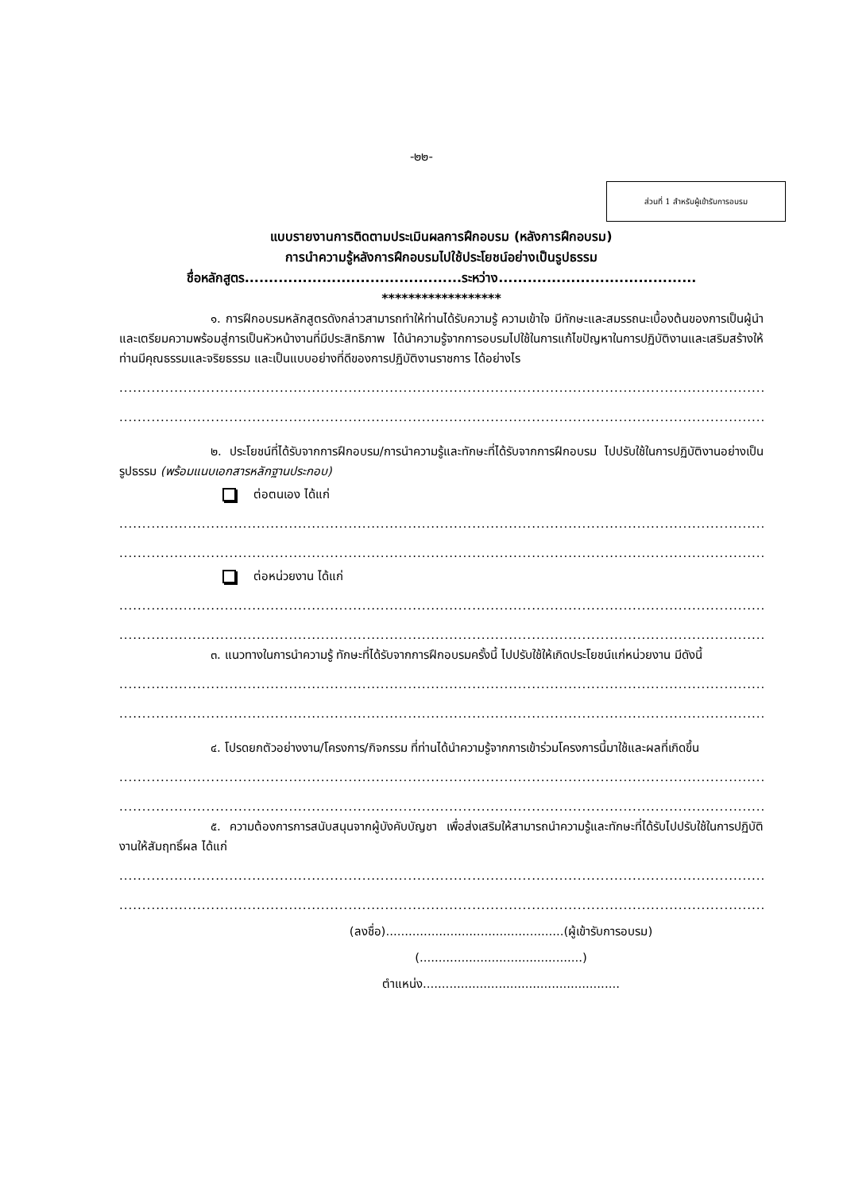-๒๒-
ส่วนที่ 1 สำหรับผู้เข้ารับการอบรม
แบบรายงานการติดตามประเมินผลการฝึกอบรม (หลังการฝึกอบรม)
การนำความรู้หลังการฝึกอบรมไปใช้ประโยชน์อย่างเป็นรูปธรรม
ชื่อหลักสูตร.............................................ระหว่าง.........................................
******************
๑. การฝึกอบรมหลักสูตรดังกล่าวสามารถทำให้ท่านได้รับความรู้ ความเข้าใจ มีทักษะและสมรรถนะเบื้องต้นของการเป็นผู้นำและเตรียมความพร้อมสู่การเป็นหัวหน้างานที่มีประสิทธิภาพ ได้นำความรู้จากการอบรมไปใช้ในการแก้ไขปัญหาในการปฏิบัติงานและเสริมสร้างให้ท่านมีคุณธรรมและจริยธรรม และเป็นแบบอย่างที่ดีของการปฏิบัติงานราชการ ได้อย่างไร
..................................................................................................................................................................
..................................................................................................................................................................
๒. ประโยชน์ที่ได้รับจากการฝึกอบรม/การนำความรู้และทักษะที่ได้รับจากการฝึกอบรม ไปปรับใช้ในการปฏิบัติงานอย่างเป็นรูปธรรม (พร้อมแนบเอกสารหลักฐานประกอบ)
ต่อตนเอง ได้แก่
..................................................................................................................................................................
..................................................................................................................................................................
ต่อหน่วยงาน ได้แก่
..................................................................................................................................................................
..................................................................................................................................................................
๓. แนวทางในการนำความรู้ ทักษะที่ได้รับจากการฝึกอบรมครั้งนี้ ไปปรับใช้ให้เกิดประโยชน์แก่หน่วยงาน มีดังนี้
..................................................................................................................................................................
..................................................................................................................................................................
๔. โปรดยกตัวอย่างงาน/โครงการ/กิจกรรม ที่ท่านได้นำความรู้จากการเข้าร่วมโครงการนี้มาใช้และผลที่เกิดขึ้น
..................................................................................................................................................................
..................................................................................................................................................................
๕. ความต้องการการสนับสนุนจากผู้บังคับบัญชา เพื่อส่งเสริมให้สามารถนำความรู้และทักษะที่ได้รับไปปรับใช้ในการปฏิบัติงานให้สัมฤทธิ์ผล ได้แก่
..................................................................................................................................................................
..................................................................................................................................................................
(ลงชื่อ)...............................................(ผู้เข้ารับการอบรม)
(...........................................)
ตำแหน่ง....................................................